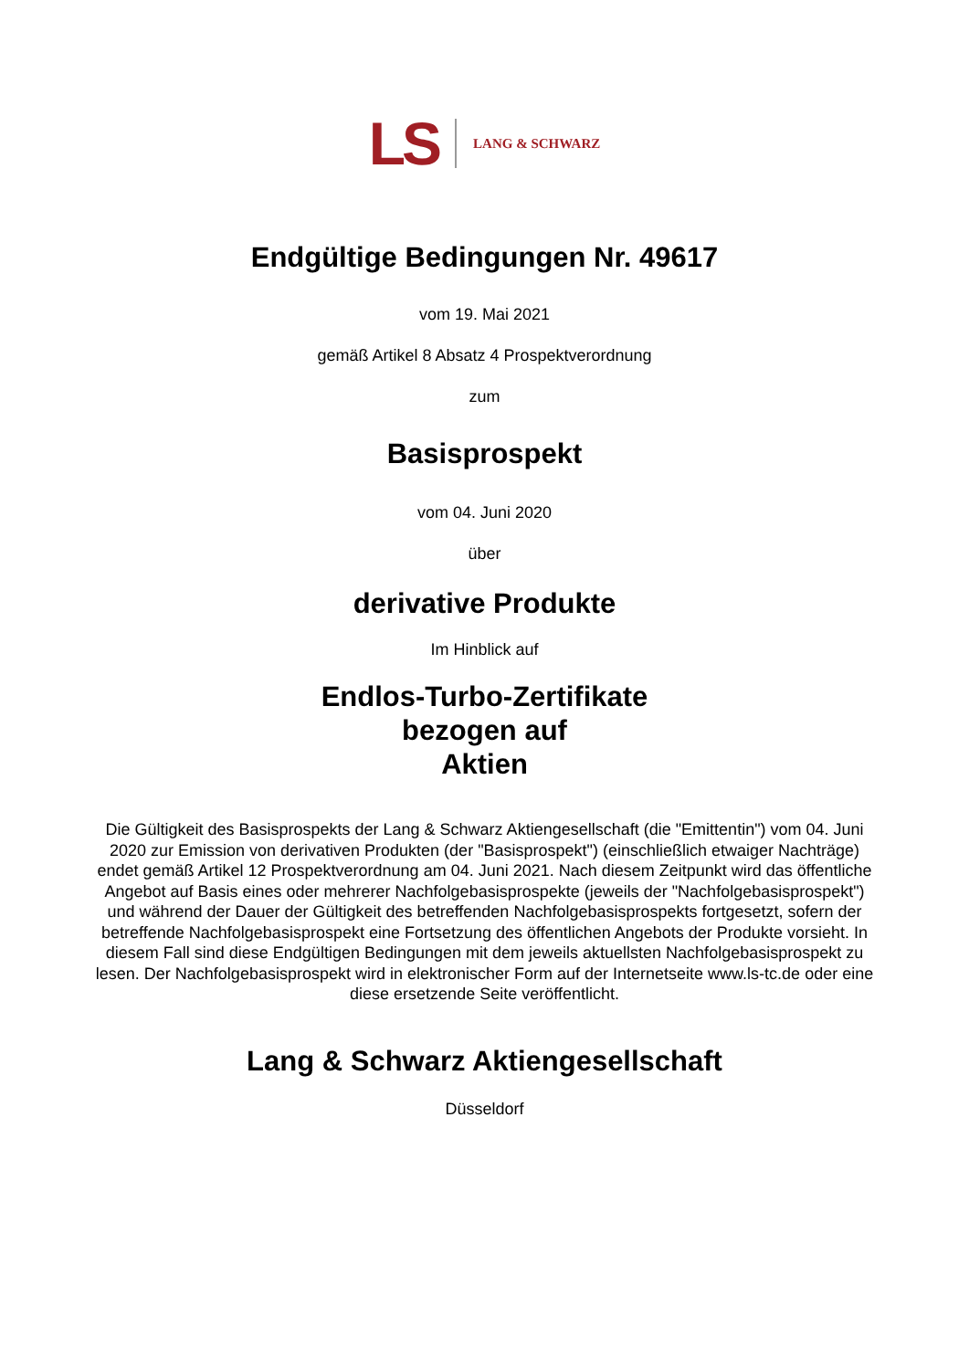LS LANG & SCHWARZ
Endgültige Bedingungen Nr. 49617
vom 19. Mai 2021
gemäß Artikel 8 Absatz 4 Prospektverordnung
zum
Basisprospekt
vom 04. Juni 2020
über
derivative Produkte
Im Hinblick auf
Endlos-Turbo-Zertifikate
bezogen auf
Aktien
Die Gültigkeit des Basisprospekts der Lang & Schwarz Aktiengesellschaft (die "Emittentin") vom 04. Juni 2020 zur Emission von derivativen Produkten (der "Basisprospekt") (einschließlich etwaiger Nachträge) endet gemäß Artikel 12 Prospektverordnung am 04. Juni 2021. Nach diesem Zeitpunkt wird das öffentliche Angebot auf Basis eines oder mehrerer Nachfolgebasisprospekte (jeweils der "Nachfolgebasisprospekt") und während der Dauer der Gültigkeit des betreffenden Nachfolgebasisprospekts fortgesetzt, sofern der betreffende Nachfolgebasisprospekt eine Fortsetzung des öffentlichen Angebots der Produkte vorsieht. In diesem Fall sind diese Endgültigen Bedingungen mit dem jeweils aktuellsten Nachfolgebasisprospekt zu lesen. Der Nachfolgebasisprospekt wird in elektronischer Form auf der Internetseite www.ls-tc.de oder eine diese ersetzende Seite veröffentlicht.
Lang & Schwarz Aktiengesellschaft
Düsseldorf